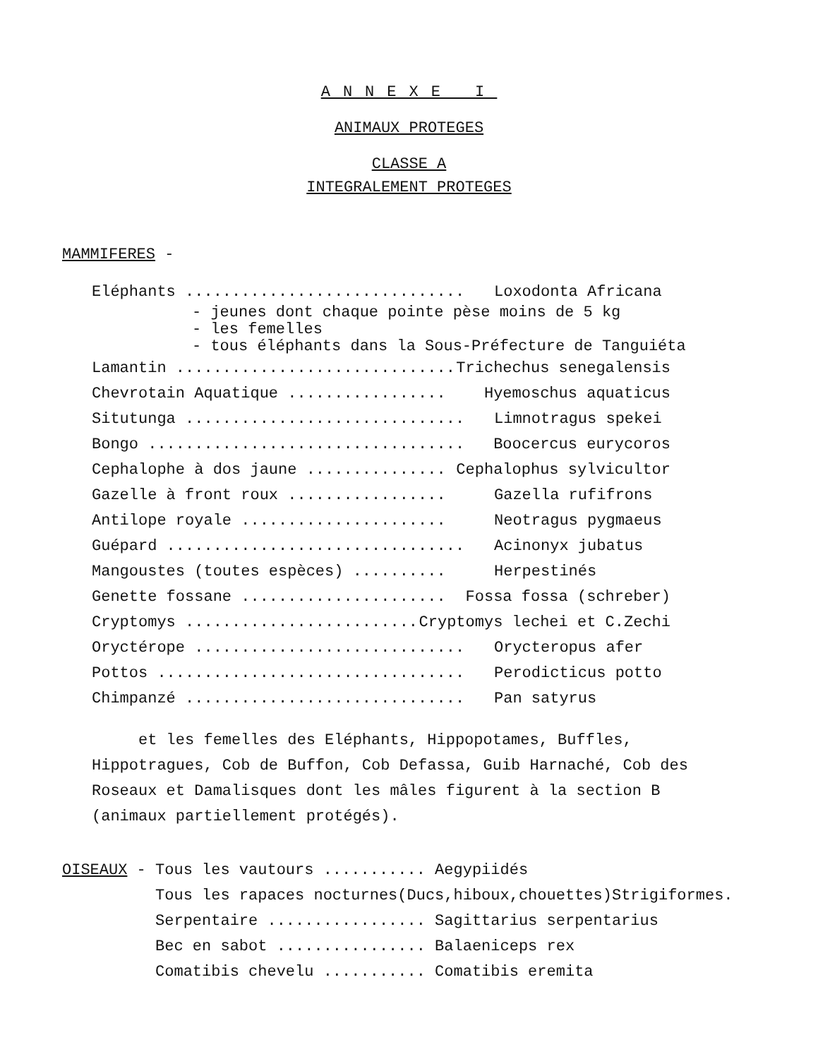ANNEXE I
ANIMAUX PROTEGES
CLASSE A
INTEGRALEMENT PROTEGES
MAMMIFERES -
Eléphants .............................. Loxodonta Africana
- jeunes dont chaque pointe pèse moins de 5 kg - les femelles - tous éléphants dans la Sous-Préfecture de Tanguiéta
Lamantin ............................... Trichechus senegalensis
Chevrotain Aquatique ................. Hyemoschus aquaticus
Situtunga .............................. Limnotragus spekei
Bongo .................................. Boocercus eurycoros
Cephalophe à dos jaune ............... Cephalophus sylvicultor
Gazelle à front roux ................. Gazella rufifrons
Antilope royale ...................... Neotragus pygmaeus
Guépard ................................ Acinonyx jubatus
Mangoustes (toutes espèces) .......... Herpestinés
Genette fossane ...................... Fossa fossa (schreber)
Cryptomys .............................. Cryptomys lechei et C.Zechi
Oryctérope ............................. Orycteropus afer
Pottos ................................. Perodicticus potto
Chimpanzé .............................. Pan satyrus
et les femelles des Eléphants, Hippopotames, Buffles, Hippotragues, Cob de Buffon, Cob Defassa, Guib Harnaché, Cob des Roseaux et Damalisques dont les mâles figurent à la section B (animaux partiellement protégés).
OISEAUX -
Tous les vautours ........... Aegypiidés
Tous les rapaces nocturnes(Ducs,hiboux,chouettes)Strigiformes.
Serpentaire ................. Sagittarius serpentarius
Bec en sabot ................ Balaeniceps rex
Comatibis chevelu ........... Comatibis eremita